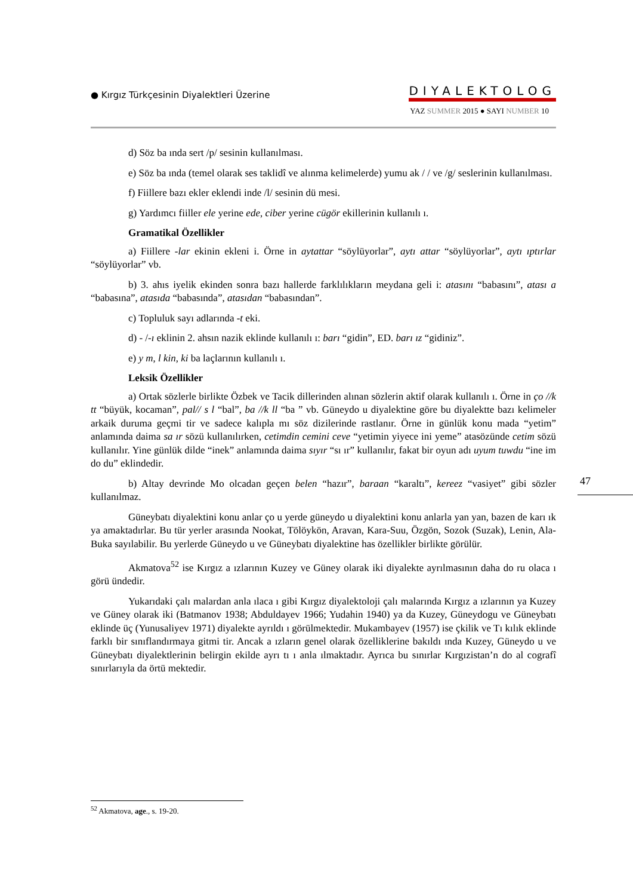● Kırgız Türkçesinin Diyalektleri Üzerine
DIYALEKTOLOG
YAZ SUMMER 2015 ● SAYI NUMBER 10
d) Söz ba ında sert /p/ sesinin kullanılması.
e) Söz ba ında (temel olarak ses taklidî ve alınma kelimelerde) yumu ak / / ve /g/ seslerinin kullanılması.
f) Fiillere bazı ekler eklendi inde /l/ sesinin dü mesi.
g) Yardımcı fiiller ele yerine ede, ciber yerine cügör ekillerinin kullanılı ı.
Gramatikal Özellikler
a) Fiillere -lar ekinin ekleni i. Örne in aytattar “söylüyorlar”, aytı attar “söylüyorlar”, aytı ıptırlar “söylüyorlar” vb.
b) 3. ahıs iyelik ekinden sonra bazı hallerde farklılıkların meydana geli i: atasını “babasını”, atası a “babasına”, atasıda “babasında”, atasıdan “babasından”.
c) Topluluk sayı adlarında -t eki.
d) - /-ı eklinin 2. ahsın nazik eklinde kullanılı ı: barı “gidin”, ED. barı ız “gidiniz”.
e) y m, l kin, ki ba laçlarının kullanılı ı.
Leksik Özellikler
a) Ortak sözlerle birlikte Özbek ve Tacik dillerinden alınan sözlerin aktif olarak kullanılı ı. Örne in ço //k tt “büyük, kocaman”, pal// s l “bal”, ba //k ll “ba ” vb. Güneydo u diyalektine göre bu diyalektte bazı kelimeler arkaik duruma geçmi tir ve sadece kalıpla mı söz dizilerinde rastlanır. Örne in günlük konu mada “yetim” anlamında daima sa ır sözü kullanılırken, cetimdin cemini ceve “yetimin yiyece ini yeme” atasözünde cetim sözü kullanılır. Yine günlük dilde “inek” anlamında daima sıyır “sı ır” kullanılır, fakat bir oyun adı uyum tuwdu “ine im do du” eklindedir.
b) Altay devrinde Mo olcadan geçen belen “hazır”, baraan “karaltı”, kereez “vasiyet” gibi sözler kullanılmaz.
Güneybatı diyalektini konu anlar ço u yerde güneydo u diyalektini konu anlarla yan yan, bazen de karı ık ya amaktadırlar. Bu tür yerler arasında Nookat, Tölöykön, Aravan, Kara-Suu, Özgön, Sozok (Suzak), Lenin, Ala-Buka sayılabilir. Bu yerlerde Güneydo u ve Güneybatı diyalektine has özellikler birlikte görülür.
Akmatova<sup>52</sup> ise Kırgız a ızlarının Kuzey ve Güney olarak iki diyalekte ayrılmasının daha do ru olaca ı görü ündedir.
Yukarıdaki çalı malardan anla ılaca ı gibi Kırgız diyalektoloji çalı malarında Kırgız a ızlarının ya Kuzey ve Güney olarak iki (Batmanov 1938; Abduldayev 1966; Yudahin 1940) ya da Kuzey, Güneydogu ve Güneybatı eklinde üç (Yunusaliyev 1971) diyalekte ayrıldı ı görülmektedir. Mukambayev (1957) ise çkilik ve Tı kılık eklinde farklı bir sınıflandırmaya gitmi tir. Ancak a ızların genel olarak özelliklerine bakıldı ında Kuzey, Güneydo u ve Güneybatı diyalektlerinin belirgin ekilde ayrı tı ı anla ılmaktadır. Ayrıca bu sınırlar Kırgızistan’n do al cografî sınırlarıyla da örtü mektedir.
47
<sup>52</sup> Akmatova, age., s. 19-20.